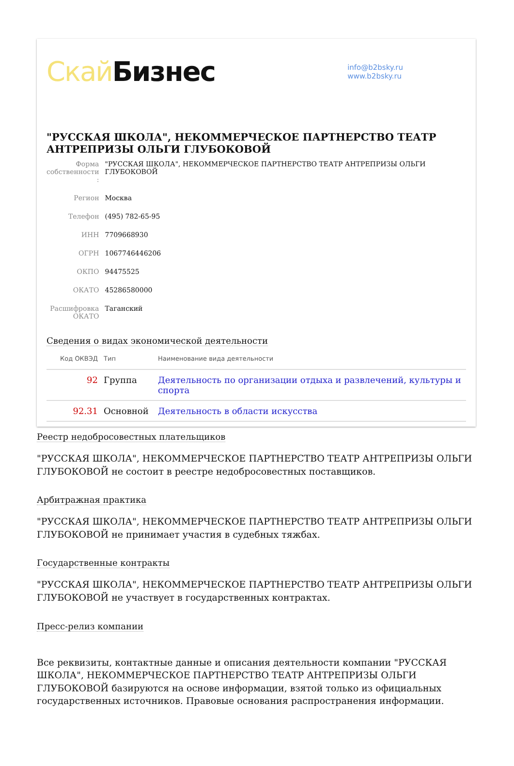Скай Бизнес
info@b2bsky.ru
www.b2bsky.ru
"РУССКАЯ ШКОЛА", НЕКОММЕРЧЕСКОЕ ПАРТНЕРСТВО ТЕАТР АНТРЕПРИЗЫ ОЛЬГИ ГЛУБОКОВОЙ
| Форма собственности : | "РУССКАЯ ШКОЛА", НЕКОММЕРЧЕСКОЕ ПАРТНЕРСТВО ТЕАТР АНТРЕПРИЗЫ ОЛЬГИ ГЛУБОКОВОЙ |
| Регион | Москва |
| Телефон | (495) 782-65-95 |
| ИНН | 7709668930 |
| ОГРН | 1067746446206 |
| ОКПО | 94475525 |
| ОКАТО | 45286580000 |
| Расшифровка ОКАТО | Таганский |
Сведения о видах экономической деятельности
| Код ОКВЭД | Тип | Наименование вида деятельности |
| --- | --- | --- |
| 92 | Группа | Деятельность по организации отдыха и развлечений, культуры и спорта |
| 92.31 | Основной | Деятельность в области искусства |
Реестр недобросовестных плательщиков
"РУССКАЯ ШКОЛА", НЕКОММЕРЧЕСКОЕ ПАРТНЕРСТВО ТЕАТР АНТРЕПРИЗЫ ОЛЬГИ ГЛУБОКОВОЙ не состоит в реестре недобросовестных поставщиков.
Арбитражная практика
"РУССКАЯ ШКОЛА", НЕКОММЕРЧЕСКОЕ ПАРТНЕРСТВО ТЕАТР АНТРЕПРИЗЫ ОЛЬГИ ГЛУБОКОВОЙ не принимает участия в судебных тяжбах.
Государственные контракты
"РУССКАЯ ШКОЛА", НЕКОММЕРЧЕСКОЕ ПАРТНЕРСТВО ТЕАТР АНТРЕПРИЗЫ ОЛЬГИ ГЛУБОКОВОЙ не участвует в государственных контрактах.
Пресс-релиз компании
Все реквизиты, контактные данные и описания деятельности компании "РУССКАЯ ШКОЛА", НЕКОММЕРЧЕСКОЕ ПАРТНЕРСТВО ТЕАТР АНТРЕПРИЗЫ ОЛЬГИ ГЛУБОКОВОЙ базируются на основе информации, взятой только из официальных государственных источников. Правовые основания распространения информации.